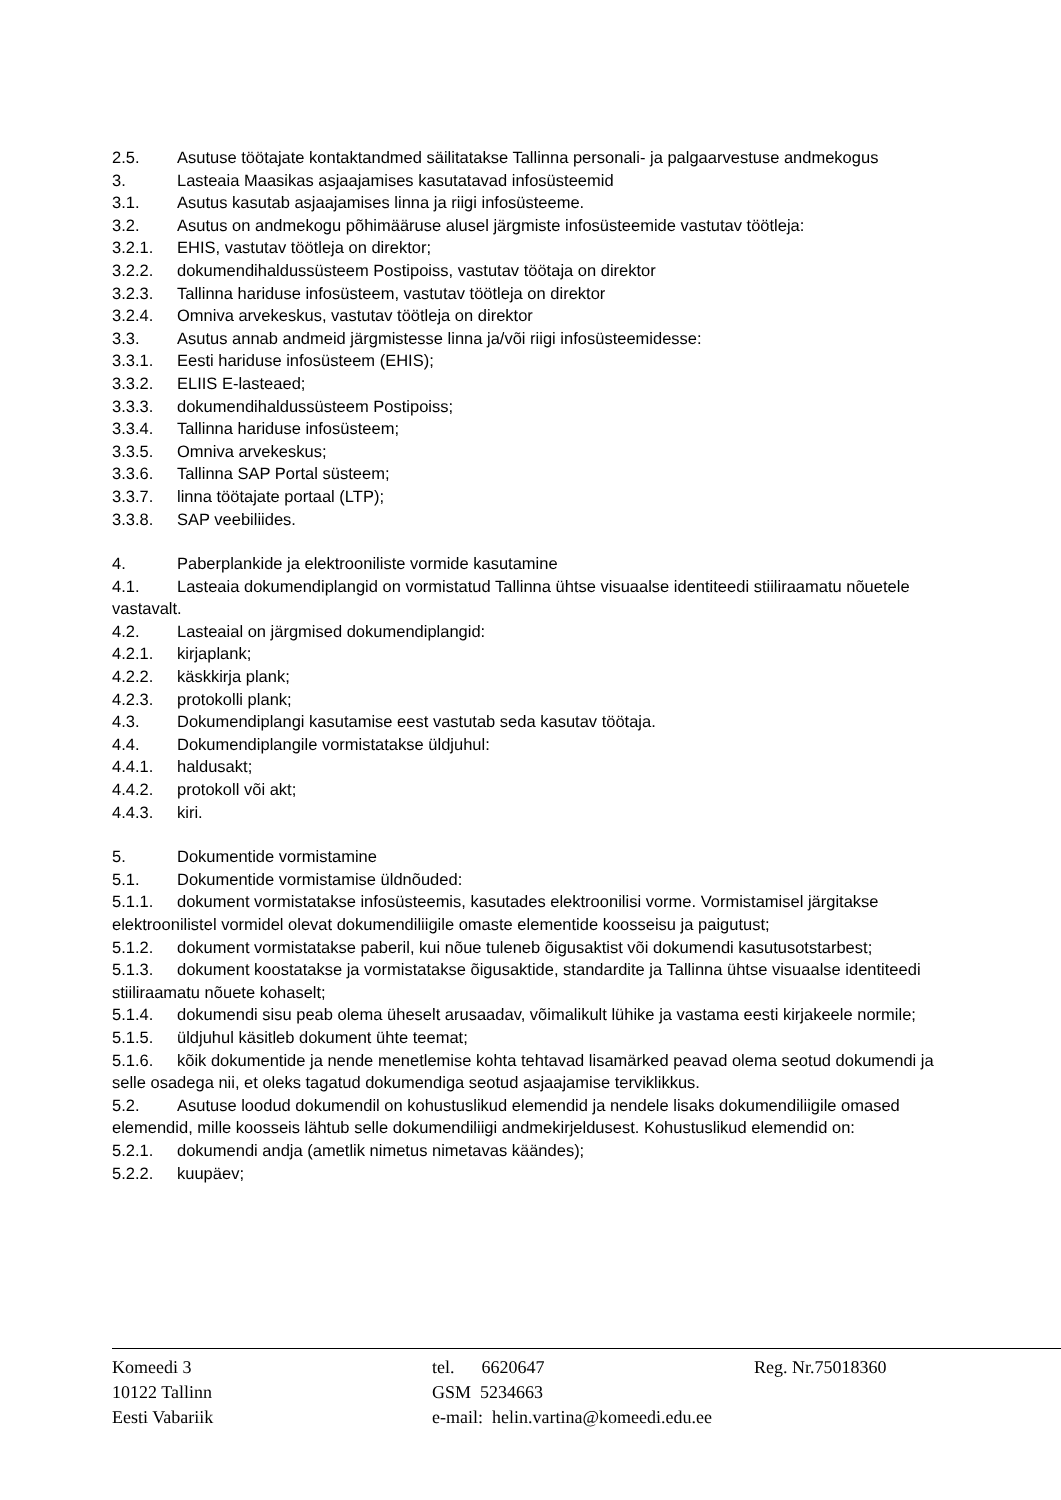2.5. Asutuse töötajate kontaktandmed säilitatakse Tallinna personali- ja palgaarvestuse andmekogus
3. Lasteaia Maasikas asjaajamises kasutatavad infosüsteemid
3.1. Asutus kasutab asjaajamises linna ja riigi infosüsteeme.
3.2. Asutus on andmekogu põhimääruse alusel järgmiste infosüsteemide vastutav töötleja:
3.2.1. EHIS, vastutav töötleja on direktor;
3.2.2. dokumendihaldussüsteem Postipoiss, vastutav töötaja on direktor
3.2.3. Tallinna hariduse infosüsteem, vastutav töötleja on direktor
3.2.4. Omniva arvekeskus, vastutav töötleja on direktor
3.3. Asutus annab andmeid järgmistesse linna ja/või riigi infosüsteemidesse:
3.3.1. Eesti hariduse infosüsteem (EHIS);
3.3.2. ELIIS E-lasteaed;
3.3.3. dokumendihaldussüsteem Postipoiss;
3.3.4. Tallinna hariduse infosüsteem;
3.3.5. Omniva arvekeskus;
3.3.6. Tallinna SAP Portal süsteem;
3.3.7. linna töötajate portaal (LTP);
3.3.8. SAP veebiliides.
4. Paberplankide ja elektrooniliste vormide kasutamine
4.1. Lasteaia dokumendiplangid on vormistatud Tallinna ühtse visuaalse identiteedi stiiliraamatu nõuetele vastavalt.
4.2. Lasteaial on järgmised dokumendiplangid:
4.2.1. kirjaplank;
4.2.2. käskkirja plank;
4.2.3. protokolli plank;
4.3. Dokumendiplangi kasutamise eest vastutab seda kasutav töötaja.
4.4. Dokumendiplangile vormistatakse üldjuhul:
4.4.1. haldusakt;
4.4.2. protokoll või akt;
4.4.3. kiri.
5. Dokumentide vormistamine
5.1. Dokumentide vormistamise üldnõuded:
5.1.1. dokument vormistatakse infosüsteemis, kasutades elektroonilisi vorme. Vormistamisel järgitakse elektroonilistel vormidel olevat dokumendiliigile omaste elementide koosseisu ja paigutust;
5.1.2. dokument vormistatakse paberil, kui nõue tuleneb õigusaktist või dokumendi kasutusotstarbest;
5.1.3. dokument koostatakse ja vormistatakse õigusaktide, standardite ja Tallinna ühtse visuaalse identiteedi stiiliraamatu nõuete kohaselt;
5.1.4. dokumendi sisu peab olema üheselt arusaadav, võimalikult lühike ja vastama eesti kirjakeele normile;
5.1.5. üldjuhul käsitleb dokument ühte teemat;
5.1.6. kõik dokumentide ja nende menetlemise kohta tehtavad lisamärked peavad olema seotud dokumendi ja selle osadega nii, et oleks tagatud dokumendiga seotud asjaajamise terviklikkus.
5.2. Asutuse loodud dokumendil on kohustuslikud elemendid ja nendele lisaks dokumendiliigile omased elemendid, mille koosseis lähtub selle dokumendiliigi andmekirjeldusest. Kohustuslikud elemendid on:
5.2.1. dokumendi andja (ametlik nimetus nimetavas käändes);
5.2.2. kuupäev;
Komeedi 3
10122 Tallinn
Eesti Vabariik
tel. 6620647
GSM 5234663
e-mail: helin.vartina@komeedi.edu.ee
Reg. Nr.75018360